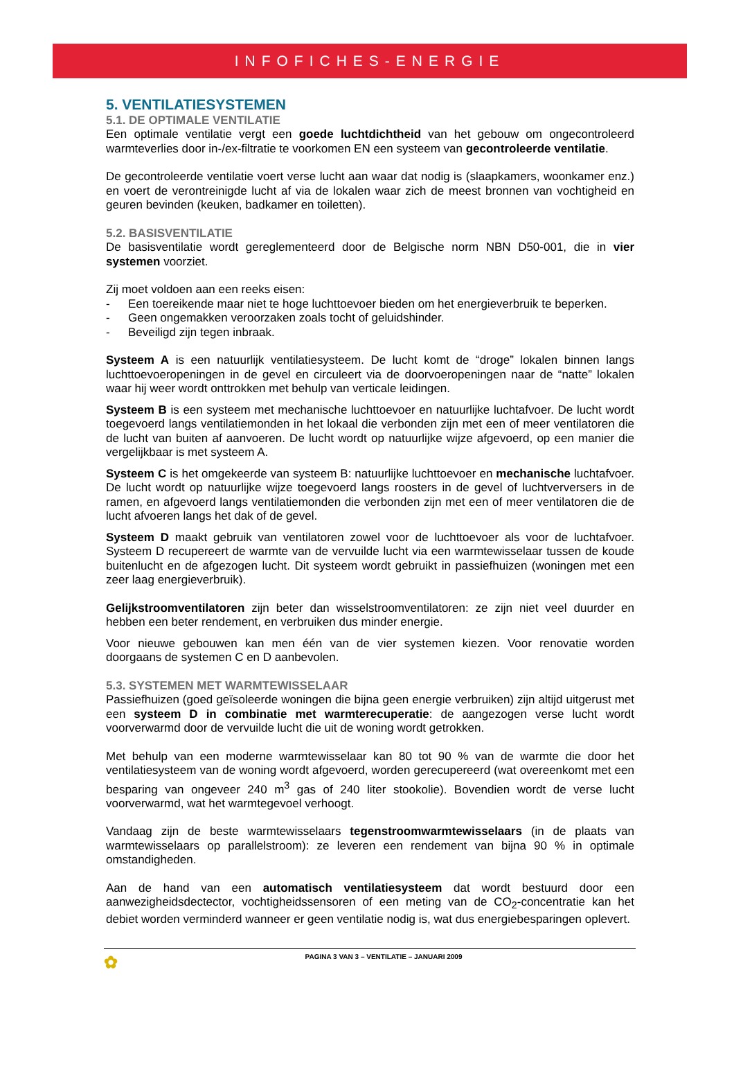INFOFICHES-ENERGIE
5. VENTILATIESYSTEMEN
5.1. DE OPTIMALE VENTILATIE
Een optimale ventilatie vergt een goede luchtdichtheid van het gebouw om ongecontroleerd warmteverlies door in-/ex-filtratie te voorkomen EN een systeem van gecontroleerde ventilatie.
De gecontroleerde ventilatie voert verse lucht aan waar dat nodig is (slaapkamers, woonkamer enz.) en voert de verontreinigde lucht af via de lokalen waar zich de meest bronnen van vochtigheid en geuren bevinden (keuken, badkamer en toiletten).
5.2. BASISVENTILATIE
De basisventilatie wordt gereglementeerd door de Belgische norm NBN D50-001, die in vier systemen voorziet.
Zij moet voldoen aan een reeks eisen:
- Een toereikende maar niet te hoge luchttoevoer bieden om het energieverbruik te beperken.
- Geen ongemakken veroorzaken zoals tocht of geluidshinder.
- Beveiligd zijn tegen inbraak.
Systeem A is een natuurlijk ventilatiesysteem. De lucht komt de “droge” lokalen binnen langs luchttoevoeropeningen in de gevel en circuleert via de doorvoeropeningen naar de “natte” lokalen waar hij weer wordt onttrokken met behulp van verticale leidingen.
Systeem B is een systeem met mechanische luchttoevoer en natuurlijke luchtafvoer. De lucht wordt toegevoerd langs ventilatiemonden in het lokaal die verbonden zijn met een of meer ventilatoren die de lucht van buiten af aanvoeren. De lucht wordt op natuurlijke wijze afgevoerd, op een manier die vergelijkbaar is met systeem A.
Systeem C is het omgekeerde van systeem B: natuurlijke luchttoevoer en mechanische luchtafvoer. De lucht wordt op natuurlijke wijze toegevoerd langs roosters in de gevel of luchtverversers in de ramen, en afgevoerd langs ventilatiemonden die verbonden zijn met een of meer ventilatoren die de lucht afvoeren langs het dak of de gevel.
Systeem D maakt gebruik van ventilatoren zowel voor de luchttoevoer als voor de luchtafvoer. Systeem D recupereert de warmte van de vervuilde lucht via een warmtewisselaar tussen de koude buitenlucht en de afgezogen lucht. Dit systeem wordt gebruikt in passiefhuizen (woningen met een zeer laag energieverbruik).
Gelijkstroomventilatoren zijn beter dan wisselstroomventilatoren: ze zijn niet veel duurder en hebben een beter rendement, en verbruiken dus minder energie.
Voor nieuwe gebouwen kan men één van de vier systemen kiezen. Voor renovatie worden doorgaans de systemen C en D aanbevolen.
5.3. SYSTEMEN MET WARMTEWISSELAAR
Passiefhuizen (goed geïsoleerde woningen die bijna geen energie verbruiken) zijn altijd uitgerust met een systeem D in combinatie met warmterecuperatie: de aangezogen verse lucht wordt voorverwarmd door de vervuilde lucht die uit de woning wordt getrokken.
Met behulp van een moderne warmtewisselaar kan 80 tot 90 % van de warmte die door het ventilatiesysteem van de woning wordt afgevoerd, worden gerecupereerd (wat overeenkomt met een besparing van ongeveer 240 m<sup>3</sup> gas of 240 liter stookolie). Bovendien wordt de verse lucht voorverwarmd, wat het warmtegevoel verhoogt.
Vandaag zijn de beste warmtewisselaars tegenstroomwarmtewisselaars (in de plaats van warmtewisselaars op parallelstroom): ze leveren een rendement van bijna 90 % in optimale omstandigheden.
Aan de hand van een automatisch ventilatiesysteem dat wordt bestuurd door een aanwezigheidsdectector, vochtigheidssensoren of een meting van de CO<sub>2</sub>-concentratie kan het debiet worden verminderd wanneer er geen ventilatie nodig is, wat dus energiebesparingen oplevert.
✿
PAGINA 3 VAN 3 – VENTILATIE – JANUARI 2009